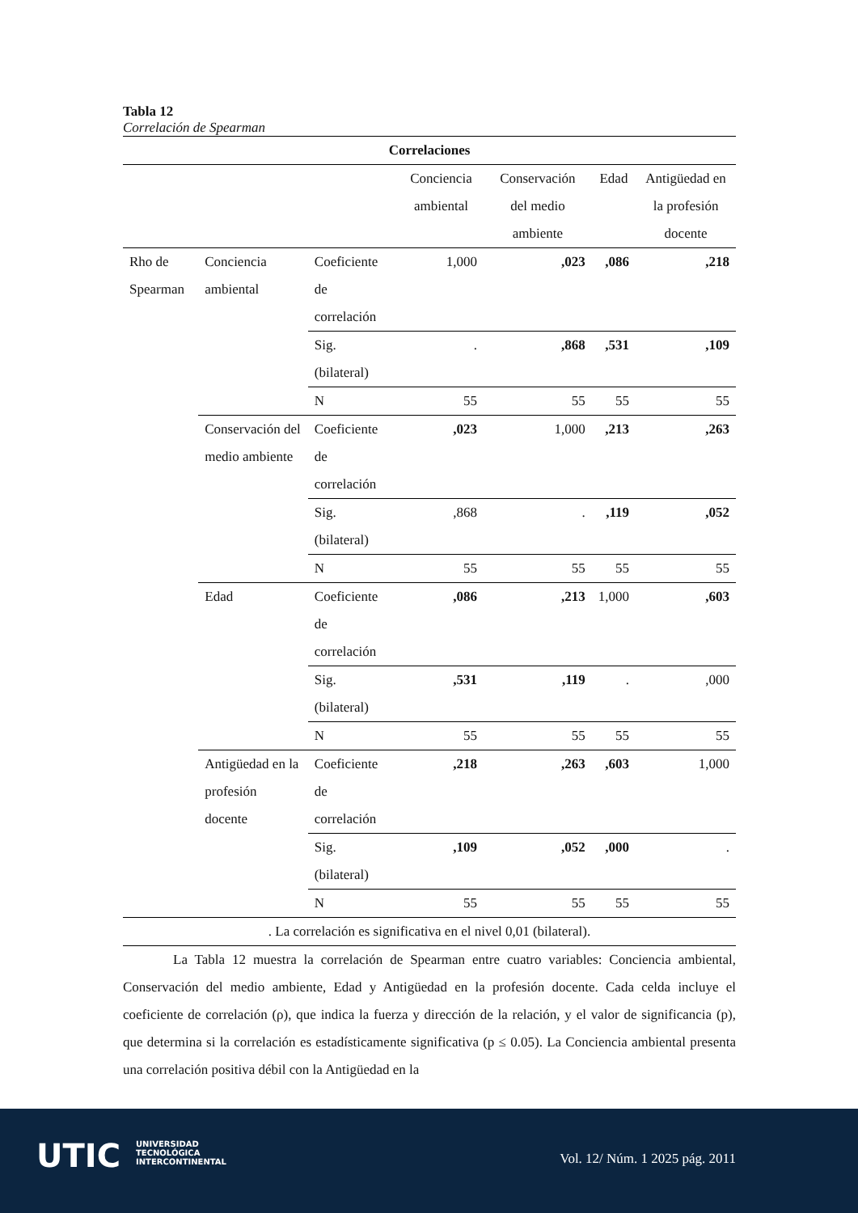Tabla 12
Correlación de Spearman
| Correlaciones | | | | | | |
| --- | --- | --- | --- | --- | --- | --- |
| | | | Conciencia ambiental | Conservación del medio ambiente | Edad | Antigüedad en la profesión docente |
| Rho de Spearman | Conciencia ambiental | Coeficiente de correlación | 1,000 | ,023 | ,086 | ,218 |
| | | Sig. (bilateral) | . | ,868 | ,531 | ,109 |
| | | N | 55 | 55 | 55 | 55 |
| | Conservación del medio ambiente | Coeficiente de correlación | ,023 | 1,000 | ,213 | ,263 |
| | | Sig. (bilateral) | ,868 | . | ,119 | ,052 |
| | | N | 55 | 55 | 55 | 55 |
| | Edad | Coeficiente de correlación | ,086 | ,213 | 1,000 | ,603 |
| | | Sig. (bilateral) | ,531 | ,119 | . | ,000 |
| | | N | 55 | 55 | 55 | 55 |
| | Antigüedad en la profesión docente | Coeficiente de correlación | ,218 | ,263 | ,603 | 1,000 |
| | | Sig. (bilateral) | ,109 | ,052 | ,000 | . |
| | | N | 55 | 55 | 55 | 55 |
| . La correlación es significativa en el nivel 0,01 (bilateral). | | | | | | |
La Tabla 12 muestra la correlación de Spearman entre cuatro variables: Conciencia ambiental, Conservación del medio ambiente, Edad y Antigüedad en la profesión docente. Cada celda incluye el coeficiente de correlación (ρ), que indica la fuerza y dirección de la relación, y el valor de significancia (p), que determina si la correlación es estadísticamente significativa (p ≤ 0.05). La Conciencia ambiental presenta una correlación positiva débil con la Antigüedad en la
UTIC
UNIVERSIDAD
TECNOLÓGICA
INTERCONTINENTAL
Vol. 12/ Núm. 1 2025 pág. 2011